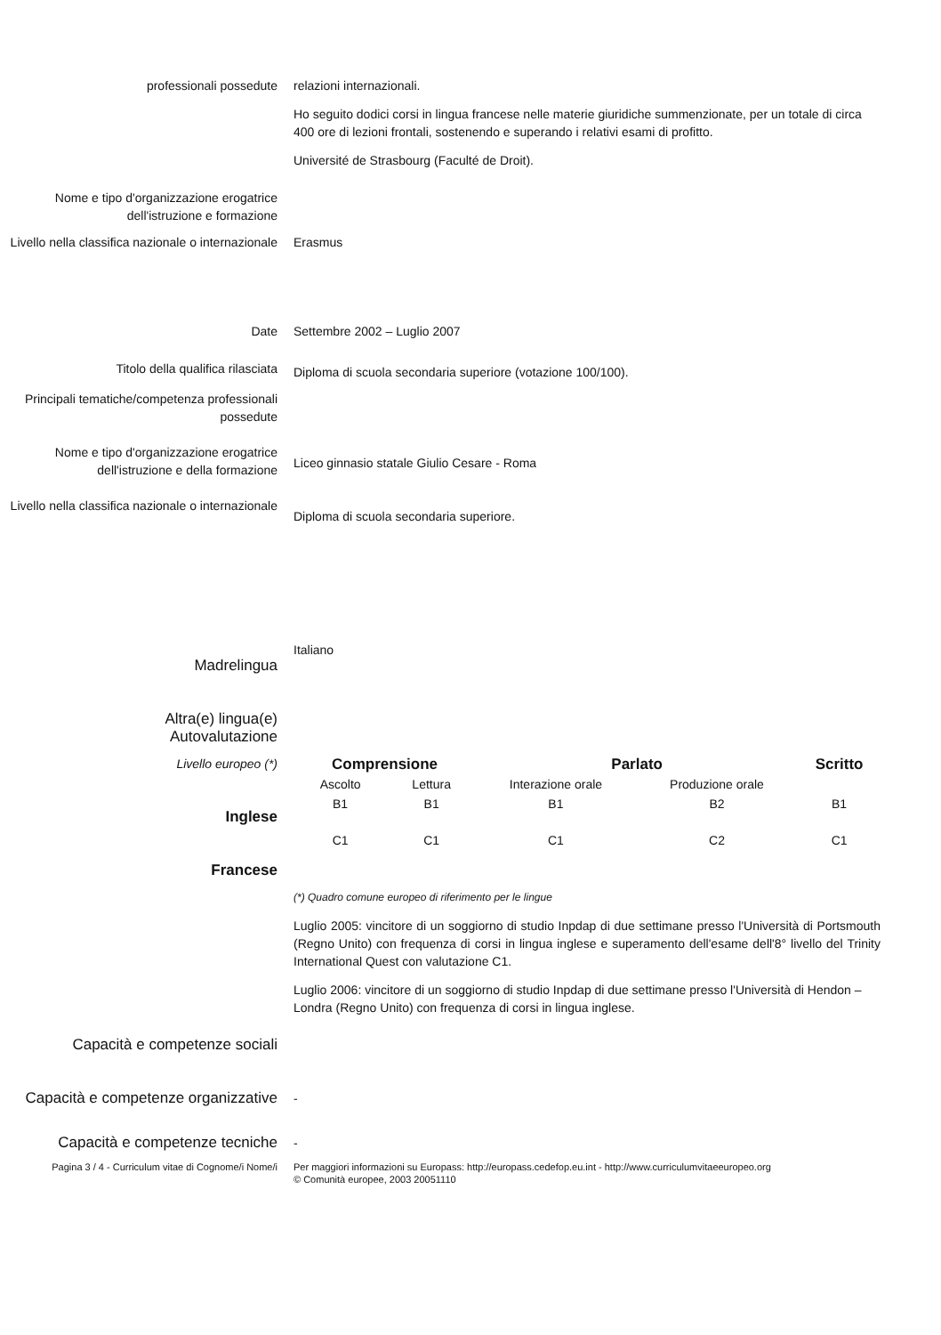professionali possedute relazioni internazionali.
Ho seguito dodici corsi in lingua francese nelle materie giuridiche summenzionate, per un totale di circa 400 ore di lezioni frontali, sostenendo e superando i relativi esami di profitto.
Université de Strasbourg (Faculté de Droit).
Nome e tipo d'organizzazione erogatrice dell'istruzione e formazione
Livello nella classifica nazionale o internazionale
Erasmus
Date Settembre 2002 – Luglio 2007
Titolo della qualifica rilasciata
Diploma di scuola secondaria superiore (votazione 100/100).
Principali tematiche/competenza professionali possedute
Nome e tipo d'organizzazione erogatrice dell'istruzione e della formazione
Liceo ginnasio statale Giulio Cesare - Roma
Livello nella classifica nazionale o internazionale
Diploma di scuola secondaria superiore.
Madrelingua
Italiano
Altra(e) lingua(e)
Autovalutazione
Livello europeo (*)
Inglese
Francese
| Comprensione | | Parlato | | Scritto |
| --- | --- | --- | --- | --- |
| Ascolto | Lettura | Interazione orale | Produzione orale | |
| B1 | B1 | B1 | B2 | B1 |
| C1 | C1 | C1 | C2 | C1 |
(*) Quadro comune europeo di riferimento per le lingue
Luglio 2005: vincitore di un soggiorno di studio Inpdap di due settimane presso l'Università di Portsmouth (Regno Unito) con frequenza di corsi in lingua inglese e superamento dell'esame dell'8° livello del Trinity International Quest con valutazione C1.
Luglio 2006: vincitore di un soggiorno di studio Inpdap di due settimane presso l'Università di Hendon – Londra (Regno Unito) con frequenza di corsi in lingua inglese.
Capacità e competenze sociali
Capacità e competenze organizzative
-
Capacità e competenze tecniche
-
Pagina 3 / 4 - Curriculum vitae di Cognome/i Nome/i
Per maggiori informazioni su Europass: http://europass.cedefop.eu.int - http://www.curriculumvitaeeuropeo.org
© Comunità europee, 2003 20051110